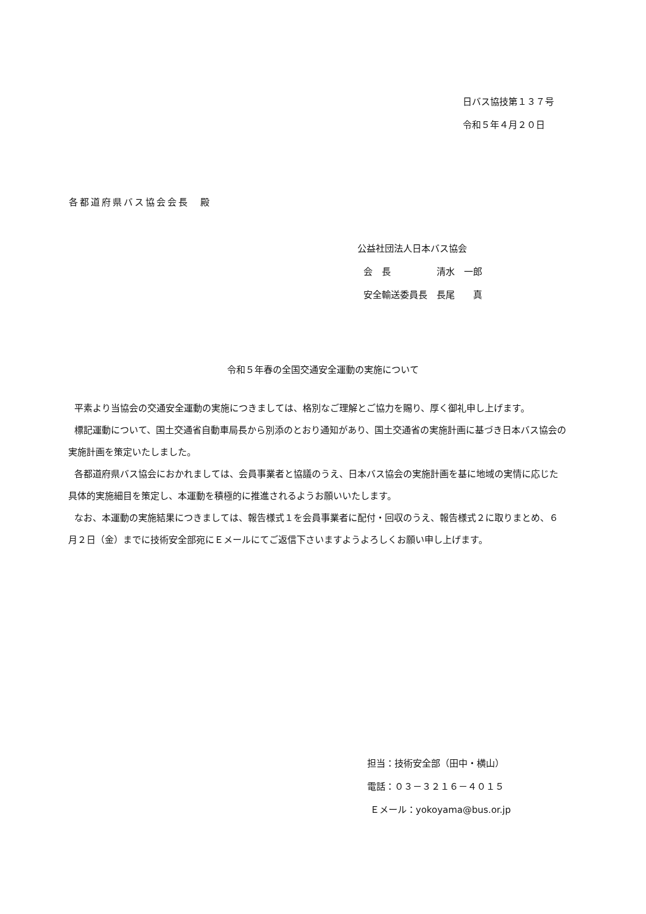日バス協技第１３７号
令和５年４月２０日
各都道府県バス協会会長　殿
公益社団法人日本バス協会
会　長　　　　　清水　一郎
安全輸送委員長　長尾　　真
令和５年春の全国交通安全運動の実施について
平素より当協会の交通安全運動の実施につきましては、格別なご理解とご協力を賜り、厚く御礼申し上げます。
標記運動について、国土交通省自動車局長から別添のとおり通知があり、国土交通省の実施計画に基づき日本バス協会の実施計画を策定いたしました。
各都道府県バス協会におかれましては、会員事業者と協議のうえ、日本バス協会の実施計画を基に地域の実情に応じた具体的実施細目を策定し、本運動を積極的に推進されるようお願いいたします。
なお、本運動の実施結果につきましては、報告様式１を会員事業者に配付・回収のうえ、報告様式２に取りまとめ、６月２日（金）までに技術安全部宛にＥメールにてご返信下さいますようよろしくお願い申し上げます。
担当：技術安全部（田中・横山）
電話：０３－３２１６－４０１５
Ｅメール：yokoyama@bus.or.jp